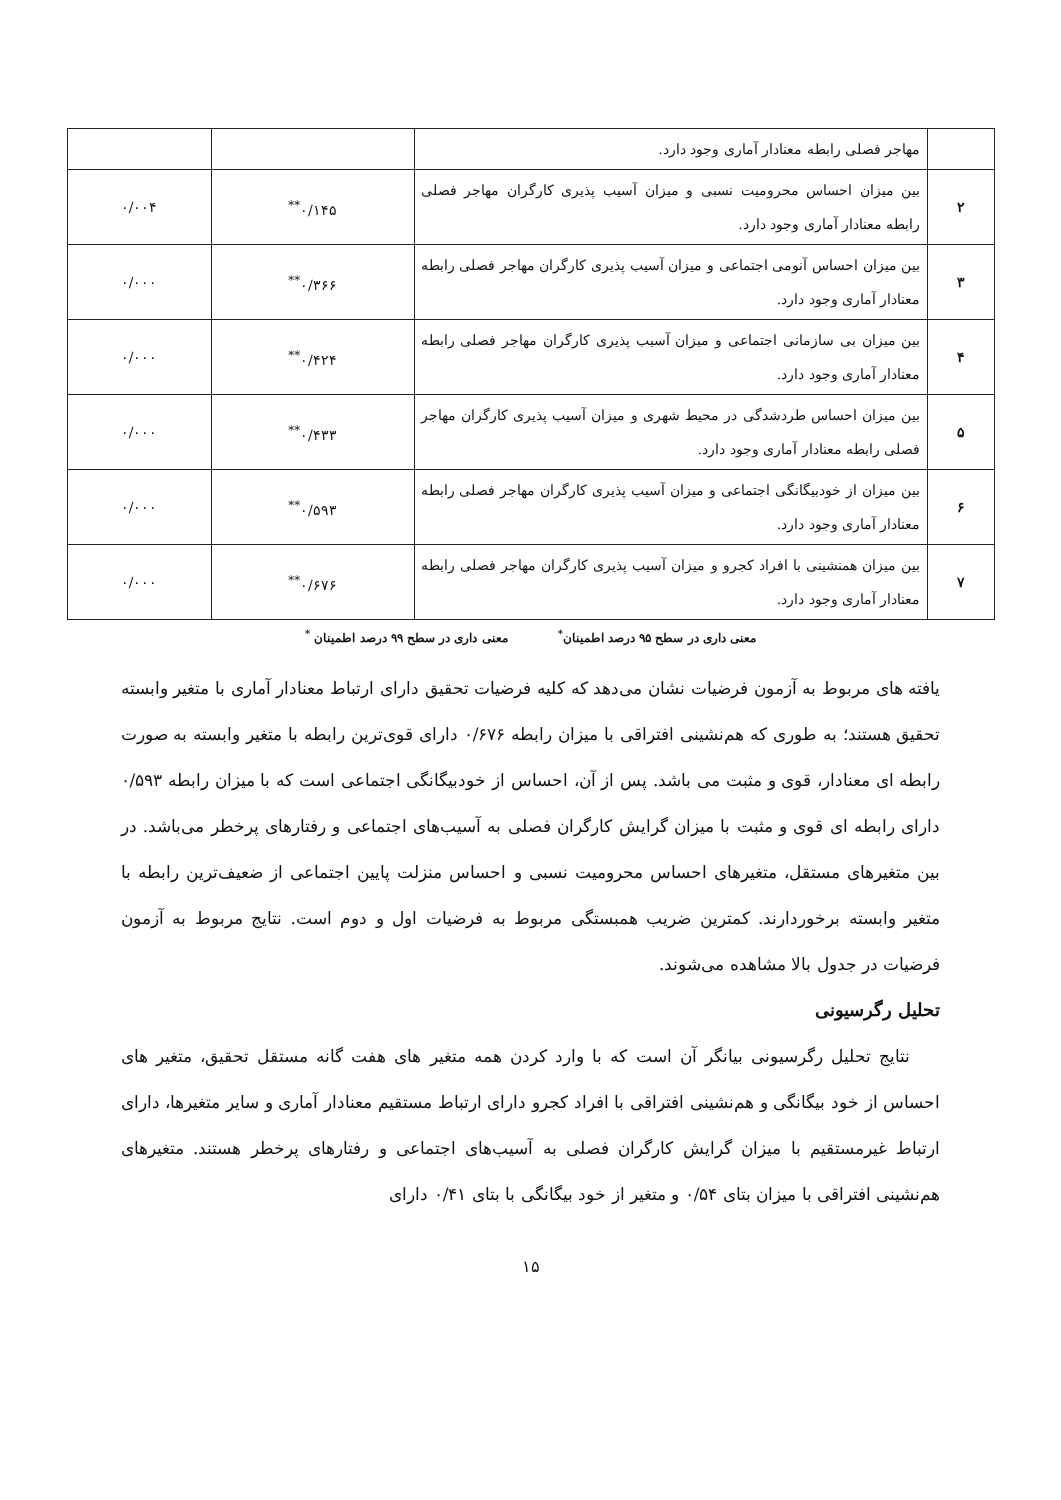| | مهاجر فصلی رابطه معنادار آماری وجود دارد. | | |
| ۲ | بین میزان احساس محرومیت نسبی و میزان آسیب پذیری کارگران مهاجر فصلی رابطه معنادار آماری وجود دارد. | ۰/۱۴۵<sup>**</sup> | ۰/۰۰۴ |
| ۳ | بین میزان احساس آنومی اجتماعی و میزان آسیب پذیری کارگران مهاجر فصلی رابطه معنادار آماری وجود دارد. | ۰/۳۶۶<sup>**</sup> | ۰/۰۰۰ |
| ۴ | بین میزان بی سازمانی اجتماعی و میزان آسیب پذیری کارگران مهاجر فصلی رابطه معنادار آماری وجود دارد. | ۰/۴۲۴<sup>**</sup> | ۰/۰۰۰ |
| ۵ | بین میزان احساس طردشدگی در محیط شهری و میزان آسیب پذیری کارگران مهاجر فصلی رابطه معنادار آماری وجود دارد. | ۰/۴۳۳<sup>**</sup> | ۰/۰۰۰ |
| ۶ | بین میزان از خودبیگانگی اجتماعی و میزان آسیب پذیری کارگران مهاجر فصلی رابطه معنادار آماری وجود دارد. | ۰/۵۹۳<sup>**</sup> | ۰/۰۰۰ |
| ۷ | بین میزان همنشینی با افراد کجرو و میزان آسیب پذیری کارگران مهاجر فصلی رابطه معنادار آماری وجود دارد. | ۰/۶۷۶<sup>**</sup> | ۰/۰۰۰ |
معنی داری در سطح ۹۵ درصد اطمینان<sup>*</sup> معنی داری در سطح ۹۹ درصد اطمینان <sup>*</sup>
یافته های مربوط به آزمون فرضیات نشان می‌دهد که کلیه فرضیات تحقیق دارای ارتباط معنادار آماری با متغیر وابسته تحقیق هستند؛ به طوری که هم‌نشینی افتراقی با میزان رابطه ۰/۶۷۶ دارای قوی‌ترین رابطه با متغیر وابسته به صورت رابطه ای معنادار، قوی و مثبت می باشد. پس از آن، احساس از خودبیگانگی اجتماعی است که با میزان رابطه ۰/۵۹۳ دارای رابطه ای قوی و مثبت با میزان گرایش کارگران فصلی به آسیب‌های اجتماعی و رفتارهای پرخطر می‌باشد. در بین متغیرهای مستقل، متغیرهای احساس محرومیت نسبی و احساس منزلت پایین اجتماعی از ضعیف‌ترین رابطه با متغیر وابسته برخوردارند. کمترین ضریب همبستگی مربوط به فرضیات اول و دوم است. نتایج مربوط به آزمون فرضیات در جدول بالا مشاهده می‌شوند.
تحلیل رگرسیونی
نتایج تحلیل رگرسیونی بیانگر آن است که با وارد کردن همه متغیر های هفت گانه مستقل تحقیق، متغیر های احساس از خود بیگانگی و هم‌نشینی افتراقی با افراد کجرو دارای ارتباط مستقیم معنادار آماری و سایر متغیرها، دارای ارتباط غیرمستقیم با میزان گرایش کارگران فصلی به آسیب‌های اجتماعی و رفتارهای پرخطر هستند. متغیرهای هم‌نشینی افتراقی با میزان بتای ۰/۵۴ و متغیر از خود بیگانگی با بتای ۰/۴۱ دارای
۱۵